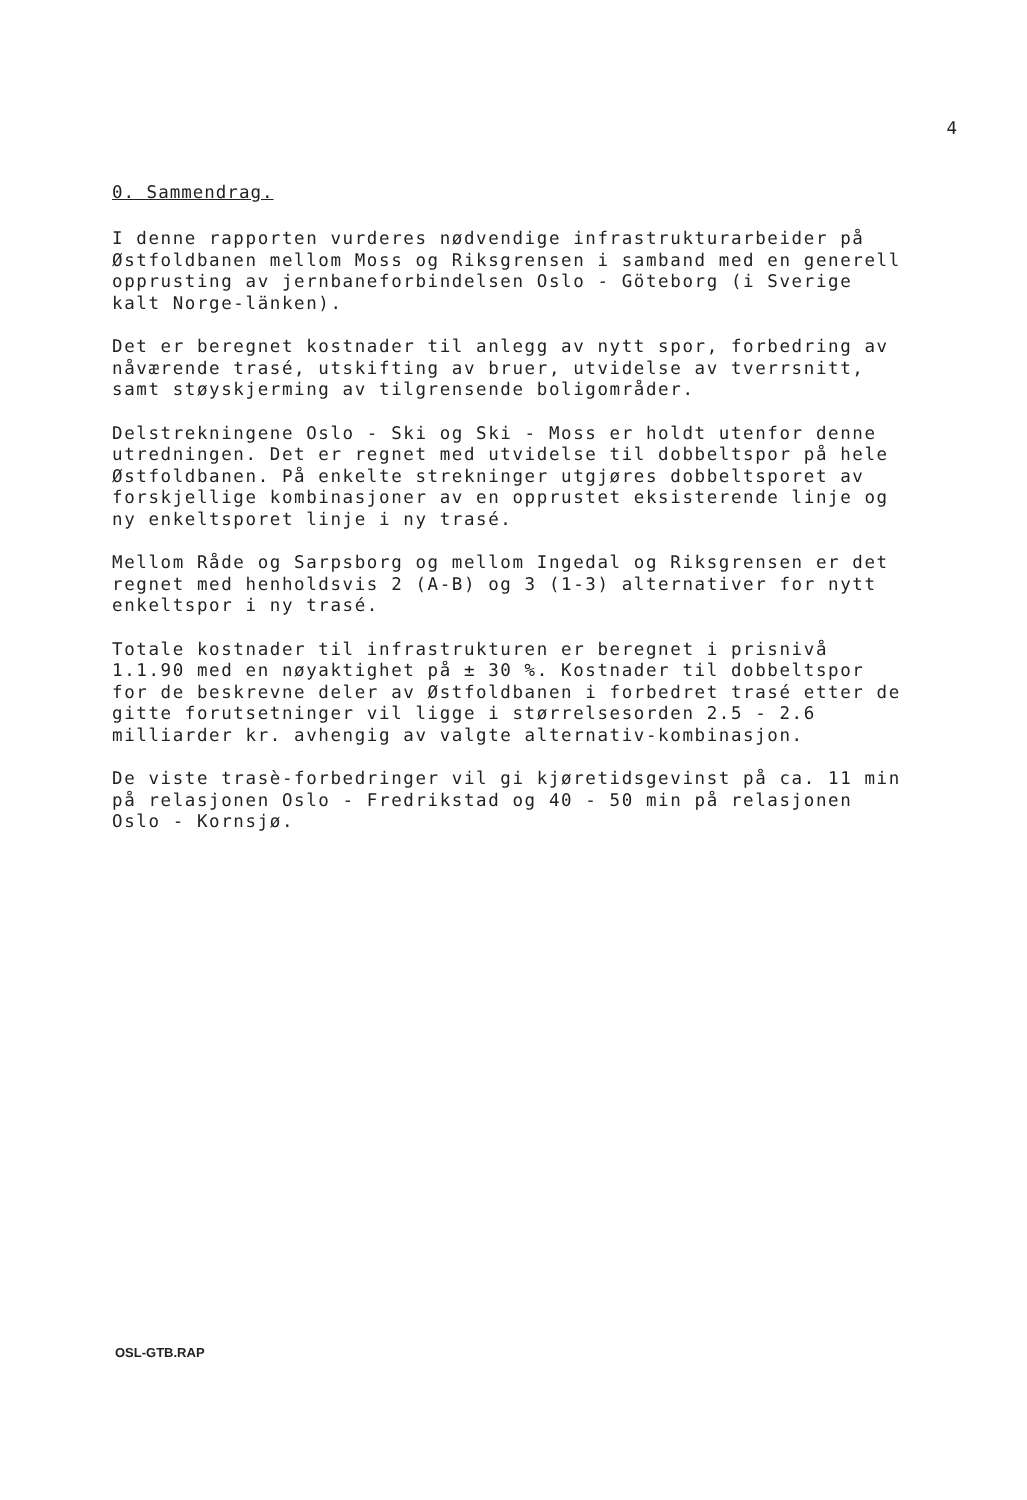4
0. Sammendrag.
I denne rapporten vurderes nødvendige infrastrukturarbeider på Østfoldbanen mellom Moss og Riksgrensen i samband med en generell opprusting av jernbaneforbindelsen Oslo - Göteborg (i Sverige kalt Norge-länken).
Det er beregnet kostnader til anlegg av nytt spor, forbedring av nåværende trasé, utskifting av bruer, utvidelse av tverrsnitt, samt støyskjerming av tilgrensende boligområder.
Delstrekningene Oslo - Ski og Ski - Moss er holdt utenfor denne utredningen. Det er regnet med utvidelse til dobbeltspor på hele Østfoldbanen. På enkelte strekninger utgjøres dobbeltsporet av forskjellige kombinasjoner av en opprustet eksisterende linje og ny enkeltsporet linje i ny trasé.
Mellom Råde og Sarpsborg og mellom Ingedal og Riksgrensen er det regnet med henholdsvis 2 (A-B) og 3 (1-3) alternativer for nytt enkeltspor i ny trasé.
Totale kostnader til infrastrukturen er beregnet i prisnivå 1.1.90 med en nøyaktighet på ± 30 %. Kostnader til dobbeltspor for de beskrevne deler av Østfoldbanen i forbedret trasé etter de gitte forutsetninger vil ligge i størrelsesorden 2.5 - 2.6 milliarder kr. avhengig av valgte alternativ-kombinasjon.
De viste trasè-forbedringer vil gi kjøretidsgevinst på ca. 11 min på relasjonen Oslo - Fredrikstad og 40 - 50 min på relasjonen Oslo - Kornsjø.
OSL-GTB.RAP